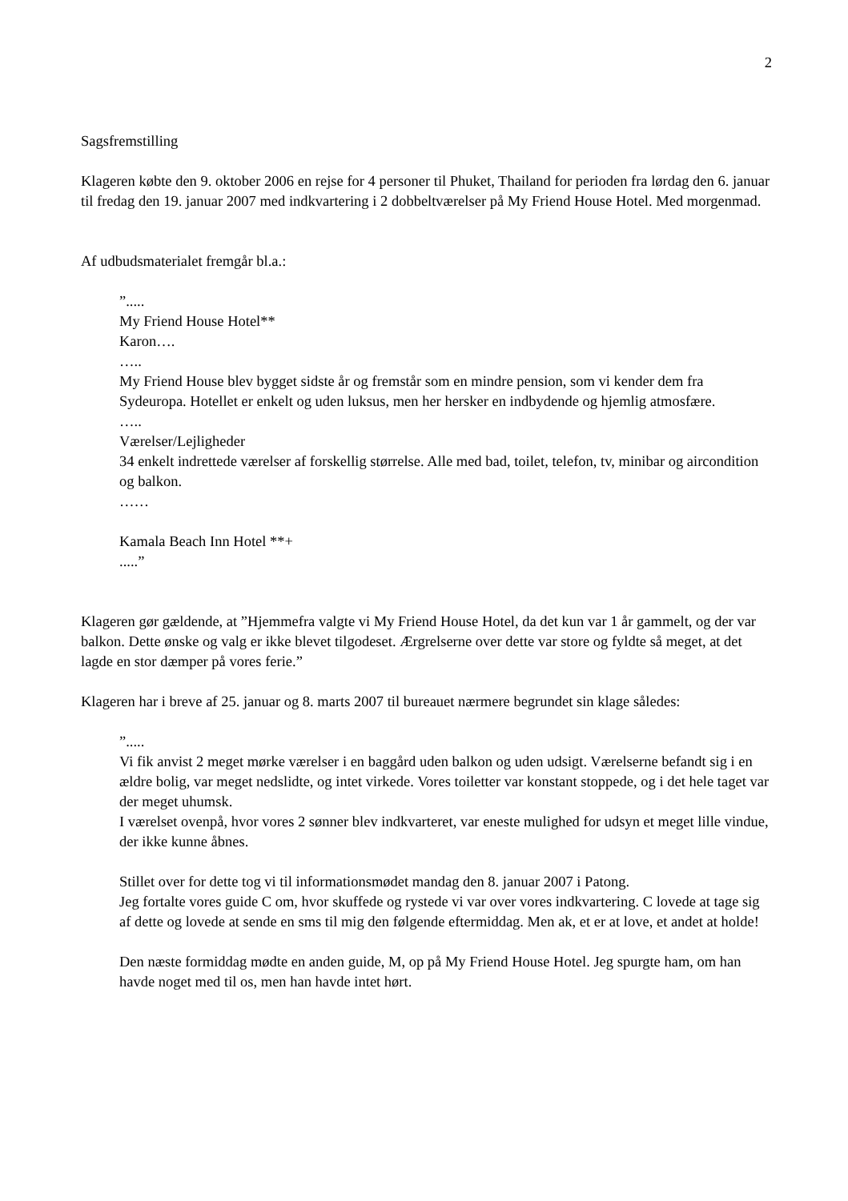2
Sagsfremstilling
Klageren købte den 9. oktober 2006 en rejse for 4 personer til Phuket, Thailand for perioden fra lørdag den 6. januar til fredag den 19. januar 2007 med indkvartering i 2 dobbeltværelser på My Friend House Hotel. Med morgenmad.
Af udbudsmaterialet fremgår bl.a.:
”.....
My Friend House Hotel**
Karon….
…..
My Friend House blev bygget sidste år og fremstår som en mindre pension, som vi kender dem fra Sydeuropa. Hotellet er enkelt og uden luksus, men her hersker en indbydende og hjemlig atmosfære.
…..
Værelser/Lejligheder
34 enkelt indrettede værelser af forskellig størrelse. Alle med bad, toilet, telefon, tv, minibar og aircondition og balkon.
……
Kamala Beach Inn Hotel **+
.....”
Klageren gør gældende, at ”Hjemmefra valgte vi My Friend House Hotel, da det kun var 1 år gammelt, og der var balkon. Dette ønske og valg er ikke blevet tilgodeset. Ærgrelserne over dette var store og fyldte så meget, at det lagde en stor dæmper på vores ferie.”
Klageren har i breve af 25. januar og 8. marts 2007 til bureauet nærmere begrundet sin klage således:
”.....
Vi fik anvist 2 meget mørke værelser i en baggård uden balkon og uden udsigt. Værelserne befandt sig i en ældre bolig, var meget nedslidte, og intet virkede. Vores toiletter var konstant stoppede, og i det hele taget var der meget uhumsk.
I værelset ovenpå, hvor vores 2 sønner blev indkvarteret, var eneste mulighed for udsyn et meget lille vindue, der ikke kunne åbnes.
Stillet over for dette tog vi til informationsmødet mandag den 8. januar 2007 i Patong.
Jeg fortalte vores guide C om, hvor skuffede og rystede vi var over vores indkvartering. C lovede at tage sig af dette og lovede at sende en sms til mig den følgende eftermiddag. Men ak, et er at love, et andet at holde!
Den næste formiddag mødte en anden guide, M, op på My Friend House Hotel. Jeg spurgte ham, om han havde noget med til os, men han havde intet hørt.